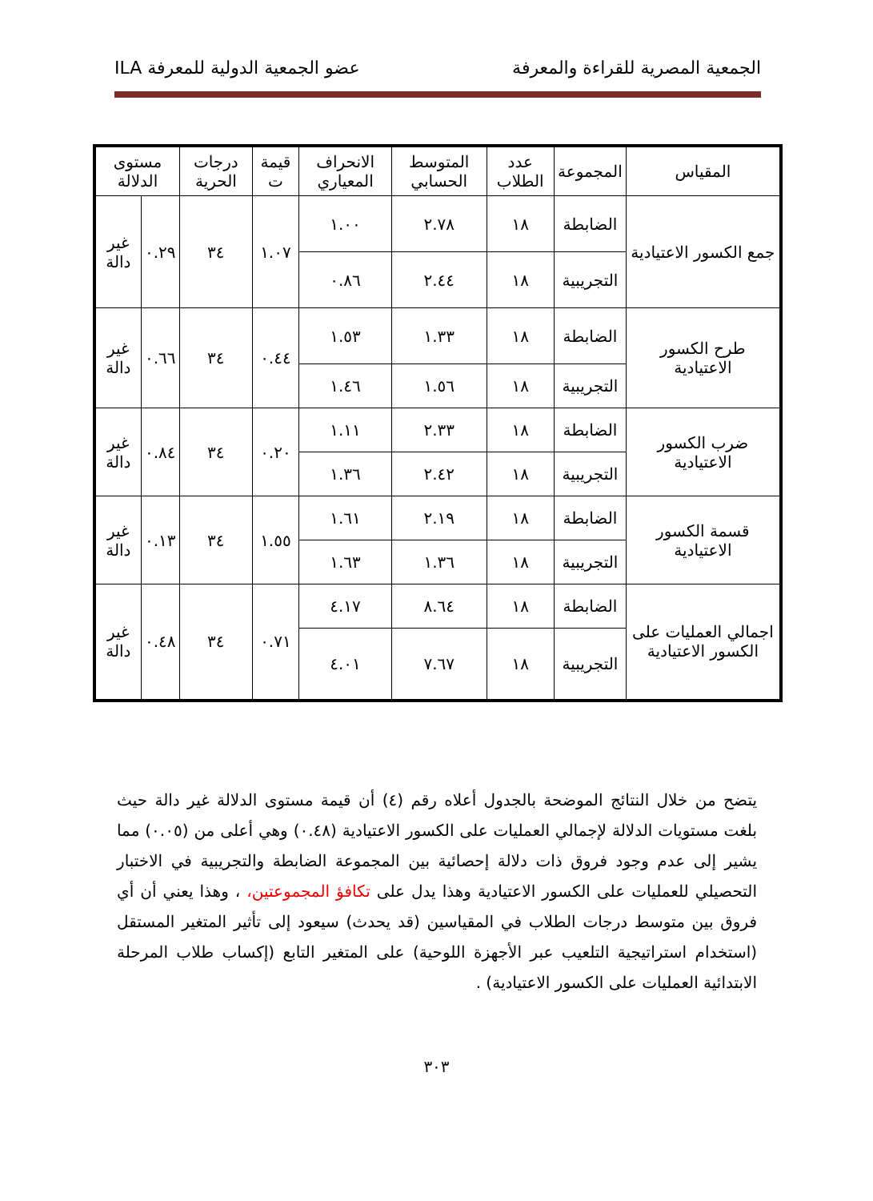الجمعية المصرية للقراءة والمعرفة عضو الجمعية الدولية للمعرفة ILA
| المقياس | المجموعة | عدد الطلاب | المتوسط الحسابي | الانحراف المعياري | قيمة ت | درجات الحرية | مستوى الدلالة | |
| --- | --- | --- | --- | --- | --- | --- | --- | --- |
| جمع الكسور الاعتيادية | الضابطة | ١٨ | ٢.٧٨ | ١.٠٠ | ١.٠٧ | ٣٤ | ٠.٢٩ | غير دالة |
| | التجريبية | ١٨ | ٢.٤٤ | ٠.٨٦ | | | | |
| طرح الكسور الاعتيادية | الضابطة | ١٨ | ١.٣٣ | ١.٥٣ | ٠.٤٤ | ٣٤ | ٠.٦٦ | غير دالة |
| | التجريبية | ١٨ | ١.٥٦ | ١.٤٦ | | | | |
| ضرب الكسور الاعتيادية | الضابطة | ١٨ | ٢.٣٣ | ١.١١ | ٠.٢٠ | ٣٤ | ٠.٨٤ | غير دالة |
| | التجريبية | ١٨ | ٢.٤٢ | ١.٣٦ | | | | |
| قسمة الكسور الاعتيادية | الضابطة | ١٨ | ٢.١٩ | ١.٦١ | ١.٥٥ | ٣٤ | ٠.١٣ | غير دالة |
| | التجريبية | ١٨ | ١.٣٦ | ١.٦٣ | | | | |
| اجمالي العمليات على الكسور الاعتيادية | الضابطة | ١٨ | ٨.٦٤ | ٤.١٧ | ٠.٧١ | ٣٤ | ٠.٤٨ | غير دالة |
| | التجريبية | ١٨ | ٧.٦٧ | ٤.٠١ | | | | |
يتضح من خلال النتائج الموضحة بالجدول أعلاه رقم (٤) أن قيمة مستوى الدلالة غير دالة حيث بلغت مستويات الدلالة لإجمالي العمليات على الكسور الاعتيادية (٠.٤٨) وهي أعلى من (٠.٠٥) مما يشير إلى عدم وجود فروق ذات دلالة إحصائية بين المجموعة الضابطة والتجريبية في الاختبار التحصيلي للعمليات على الكسور الاعتيادية وهذا يدل على تكافؤ المجموعتين، ، وهذا يعني أن أي فروق بين متوسط درجات الطلاب في المقياسين (قد يحدث) سيعود إلى تأثير المتغير المستقل (استخدام استراتيجية التلعيب عبر الأجهزة اللوحية) على المتغير التابع (إكساب طلاب المرحلة الابتدائية العمليات على الكسور الاعتيادية) .
٣٠٣